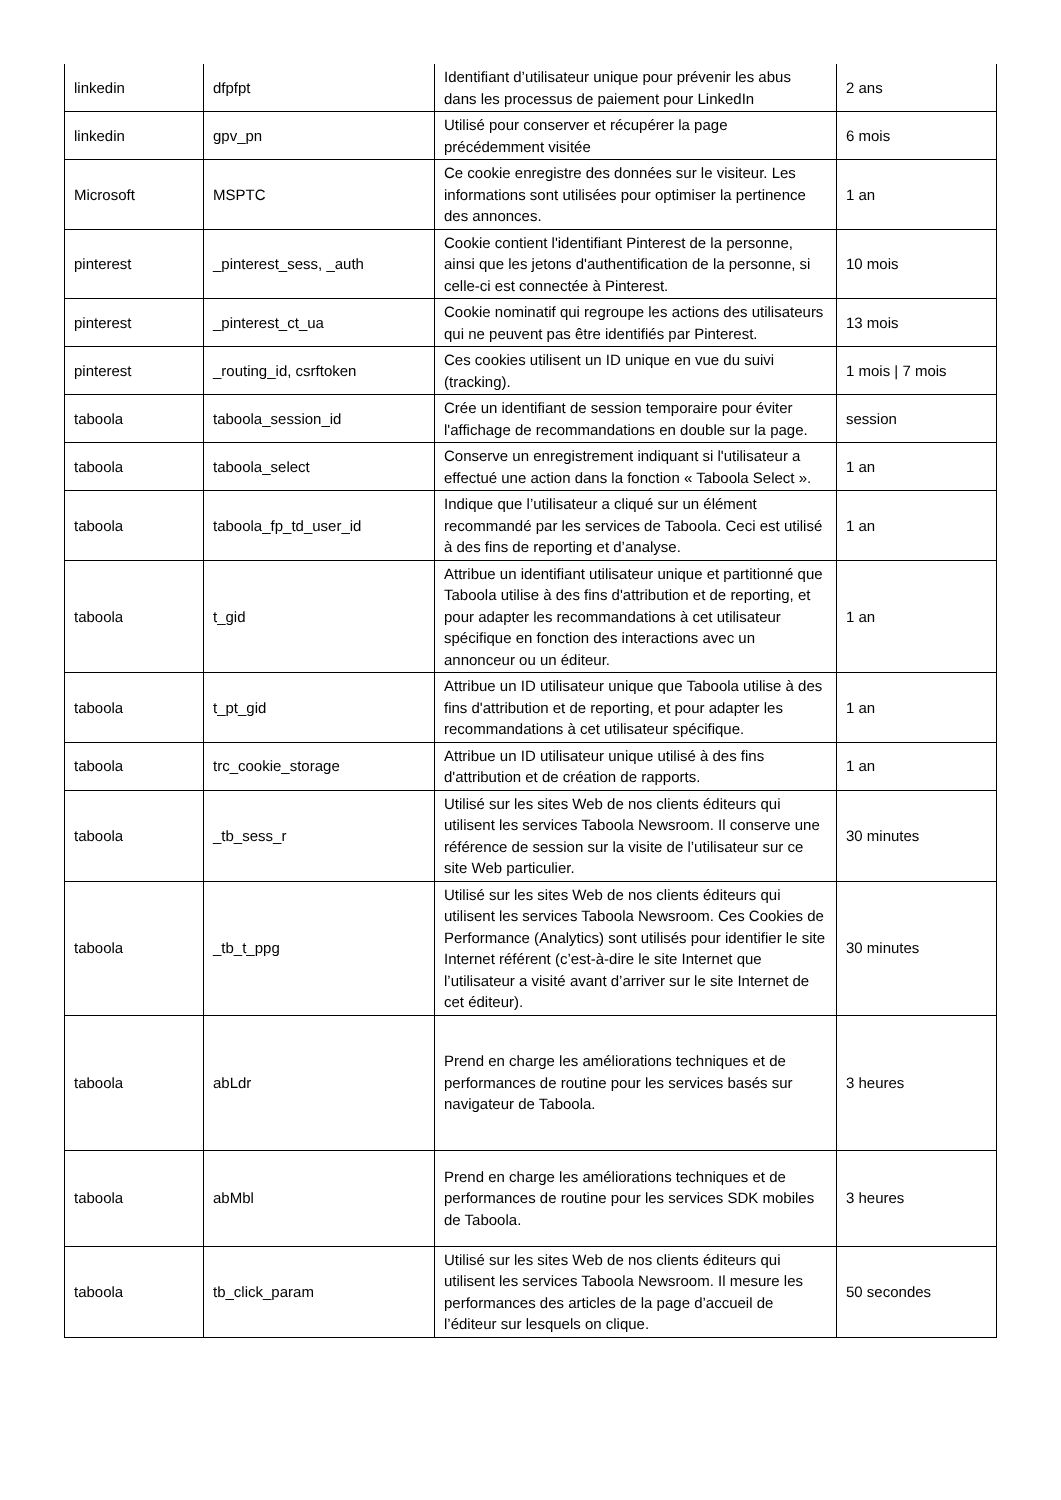| linkedin | dfpfpt | Identifiant d’utilisateur unique pour prévenir les abus dans les processus de paiement pour LinkedIn | 2 ans |
| linkedin | gpv_pn | Utilisé pour conserver et récupérer la page précédemment visitée | 6 mois |
| Microsoft | MSPTC | Ce cookie enregistre des données sur le visiteur. Les informations sont utilisées pour optimiser la pertinence des annonces. | 1 an |
| pinterest | _pinterest_sess, _auth | Cookie contient l'identifiant Pinterest de la personne, ainsi que les jetons d'authentification de la personne, si celle-ci est connectée à Pinterest. | 10 mois |
| pinterest | _pinterest_ct_ua | Cookie nominatif qui regroupe les actions des utilisateurs qui ne peuvent pas être identifiés par Pinterest. | 13 mois |
| pinterest | _routing_id, csrftoken | Ces cookies utilisent un ID unique en vue du suivi (tracking). | 1 mois / 7 mois |
| taboola | taboola_session_id | Crée un identifiant de session temporaire pour éviter l'affichage de recommandations en double sur la page. | session |
| taboola | taboola_select | Conserve un enregistrement indiquant si l'utilisateur a effectué une action dans la fonction « Taboola Select ». | 1 an |
| taboola | taboola_fp_td_user_id | Indique que l’utilisateur a cliqué sur un élément recommandé par les services de Taboola. Ceci est utilisé à des fins de reporting et d’analyse. | 1 an |
| taboola | t_gid | Attribue un identifiant utilisateur unique et partitionné que Taboola utilise à des fins d'attribution et de reporting, et pour adapter les recommandations à cet utilisateur spécifique en fonction des interactions avec un annonceur ou un éditeur. | 1 an |
| taboola | t_pt_gid | Attribue un ID utilisateur unique que Taboola utilise à des fins d'attribution et de reporting, et pour adapter les recommandations à cet utilisateur spécifique. | 1 an |
| taboola | trc_cookie_storage | Attribue un ID utilisateur unique utilisé à des fins d'attribution et de création de rapports. | 1 an |
| taboola | _tb_sess_r | Utilisé sur les sites Web de nos clients éditeurs qui utilisent les services Taboola Newsroom. Il conserve une référence de session sur la visite de l’utilisateur sur ce site Web particulier. | 30 minutes |
| taboola | _tb_t_ppg | Utilisé sur les sites Web de nos clients éditeurs qui utilisent les services Taboola Newsroom. Ces Cookies de Performance (Analytics) sont utilisés pour identifier le site Internet référent (c’est-à-dire le site Internet que l’utilisateur a visité avant d’arriver sur le site Internet de cet éditeur). | 30 minutes |
| taboola | abLdr | Prend en charge les améliorations techniques et de performances de routine pour les services basés sur navigateur de Taboola. | 3 heures |
| taboola | abMbl | Prend en charge les améliorations techniques et de performances de routine pour les services SDK mobiles de Taboola. | 3 heures |
| taboola | tb_click_param | Utilisé sur les sites Web de nos clients éditeurs qui utilisent les services Taboola Newsroom. Il mesure les performances des articles de la page d’accueil de l’éditeur sur lesquels on clique. | 50 secondes |